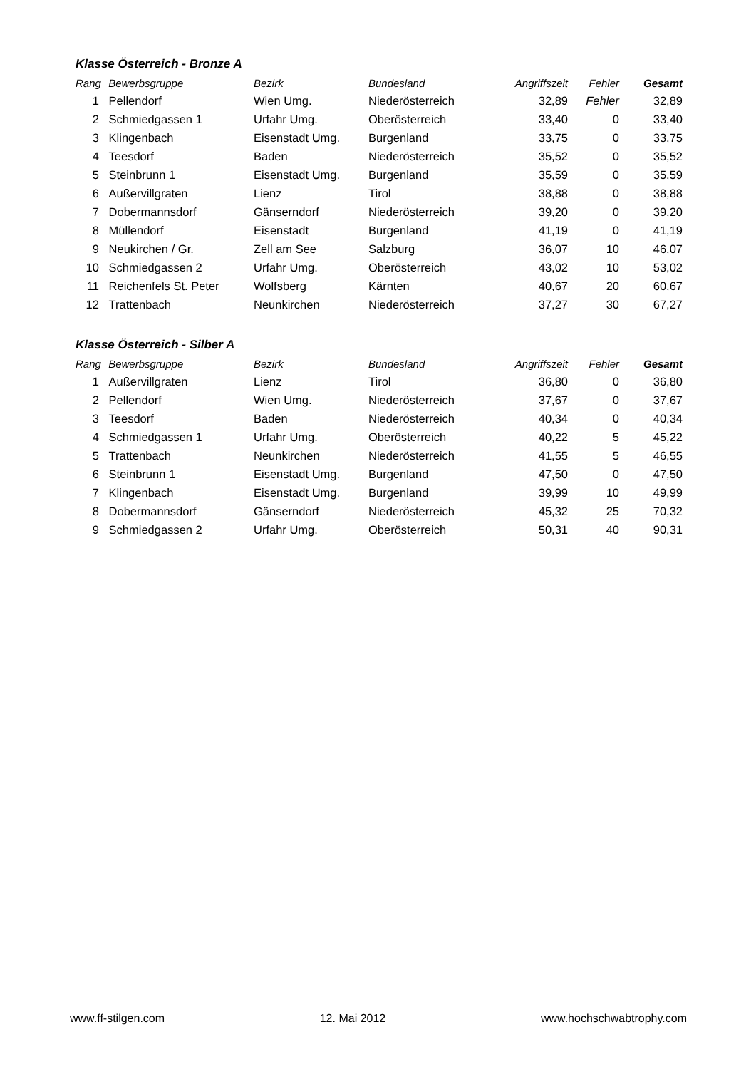Klasse Österreich - Bronze A
| Rang | Bewerbsgruppe | Bezirk | Bundesland | Angriffszeit | Fehler | Gesamt |
| --- | --- | --- | --- | --- | --- | --- |
| 1 | Pellendorf | Wien Umg. | Niederösterreich | 32,89 | Fehler | 32,89 |
| 2 | Schmiedgassen 1 | Urfahr Umg. | Oberösterreich | 33,40 | 0 | 33,40 |
| 3 | Klingenbach | Eisenstadt Umg. | Burgenland | 33,75 | 0 | 33,75 |
| 4 | Teesdorf | Baden | Niederösterreich | 35,52 | 0 | 35,52 |
| 5 | Steinbrunn 1 | Eisenstadt Umg. | Burgenland | 35,59 | 0 | 35,59 |
| 6 | Außervillgraten | Lienz | Tirol | 38,88 | 0 | 38,88 |
| 7 | Dobermannsdorf | Gänserndorf | Niederösterreich | 39,20 | 0 | 39,20 |
| 8 | Müllendorf | Eisenstadt | Burgenland | 41,19 | 0 | 41,19 |
| 9 | Neukirchen / Gr. | Zell am See | Salzburg | 36,07 | 10 | 46,07 |
| 10 | Schmiedgassen 2 | Urfahr Umg. | Oberösterreich | 43,02 | 10 | 53,02 |
| 11 | Reichenfels St. Peter | Wolfsberg | Kärnten | 40,67 | 20 | 60,67 |
| 12 | Trattenbach | Neunkirchen | Niederösterreich | 37,27 | 30 | 67,27 |
Klasse Österreich - Silber A
| Rang | Bewerbsgruppe | Bezirk | Bundesland | Angriffszeit | Fehler | Gesamt |
| --- | --- | --- | --- | --- | --- | --- |
| 1 | Außervillgraten | Lienz | Tirol | 36,80 | 0 | 36,80 |
| 2 | Pellendorf | Wien Umg. | Niederösterreich | 37,67 | 0 | 37,67 |
| 3 | Teesdorf | Baden | Niederösterreich | 40,34 | 0 | 40,34 |
| 4 | Schmiedgassen 1 | Urfahr Umg. | Oberösterreich | 40,22 | 5 | 45,22 |
| 5 | Trattenbach | Neunkirchen | Niederösterreich | 41,55 | 5 | 46,55 |
| 6 | Steinbrunn 1 | Eisenstadt Umg. | Burgenland | 47,50 | 0 | 47,50 |
| 7 | Klingenbach | Eisenstadt Umg. | Burgenland | 39,99 | 10 | 49,99 |
| 8 | Dobermannsdorf | Gänserndorf | Niederösterreich | 45,32 | 25 | 70,32 |
| 9 | Schmiedgassen 2 | Urfahr Umg. | Oberösterreich | 50,31 | 40 | 90,31 |
www.ff-stilgen.com 12. Mai 2012 www.hochschwabtrophy.com